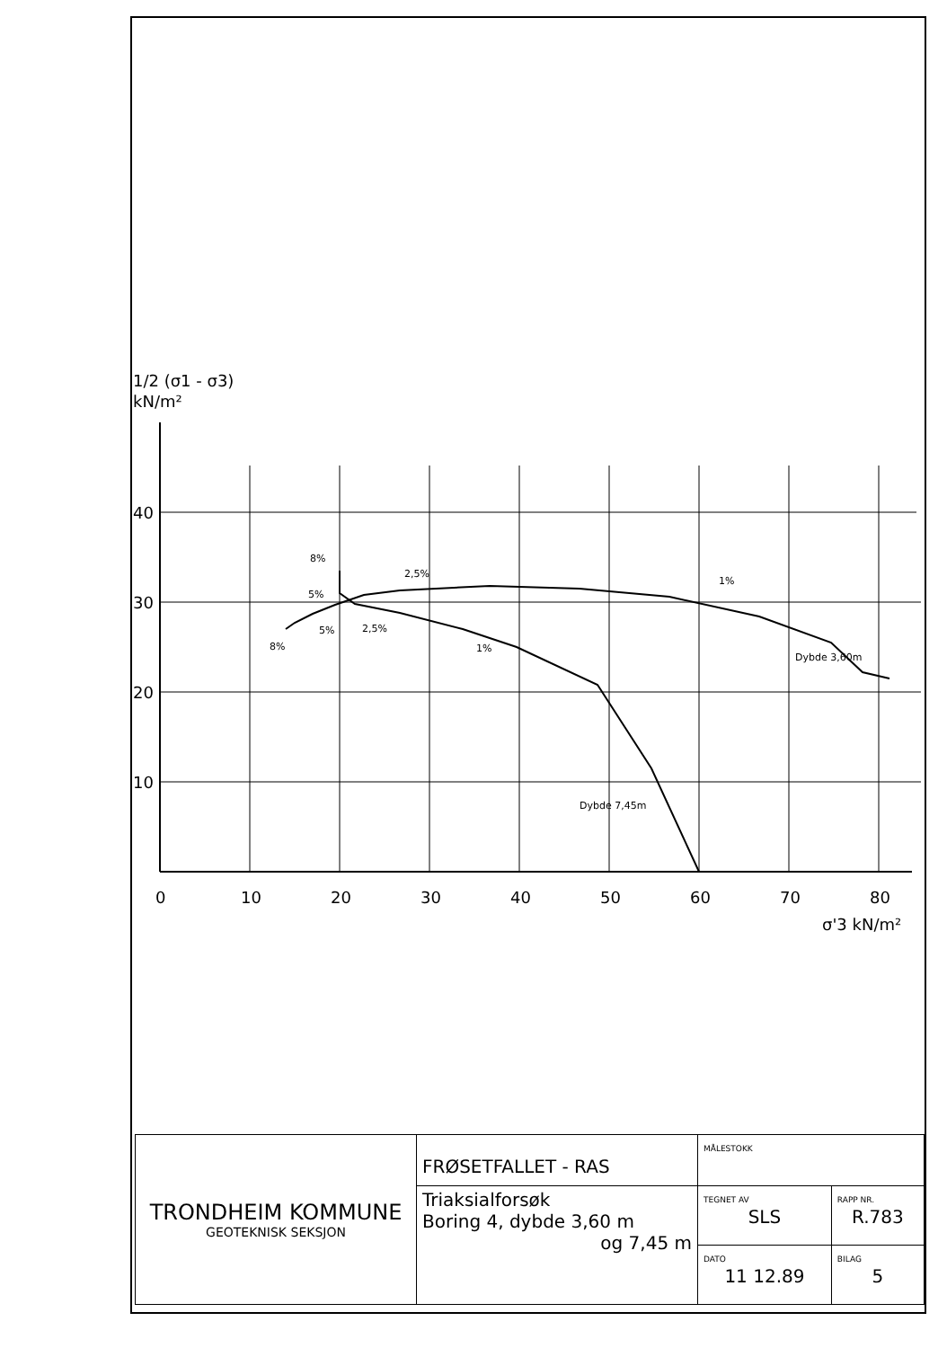1/2 (σ1 - σ3)
kN/m²
40
30
20
10
0
10
20
30
40
50
60
70
80
σ'3 kN/m²
8%
5%
2,5%
1%
5%
2,5%
8%
1%
Dybde 3,60m
Dybde 7,45m
| TRONDHEIM KOMMUNE GEOTEKNISK SEKSJON | FRØSETFALLET - RAS | MÅLESTOKK | |
| | Triaksialforsøk Boring 4, dybde 3,60 m og 7,45 m | TEGNET AV SLS | RAPP NR. R.783 |
| | | DATO 11 12.89 | BILAG 5 |